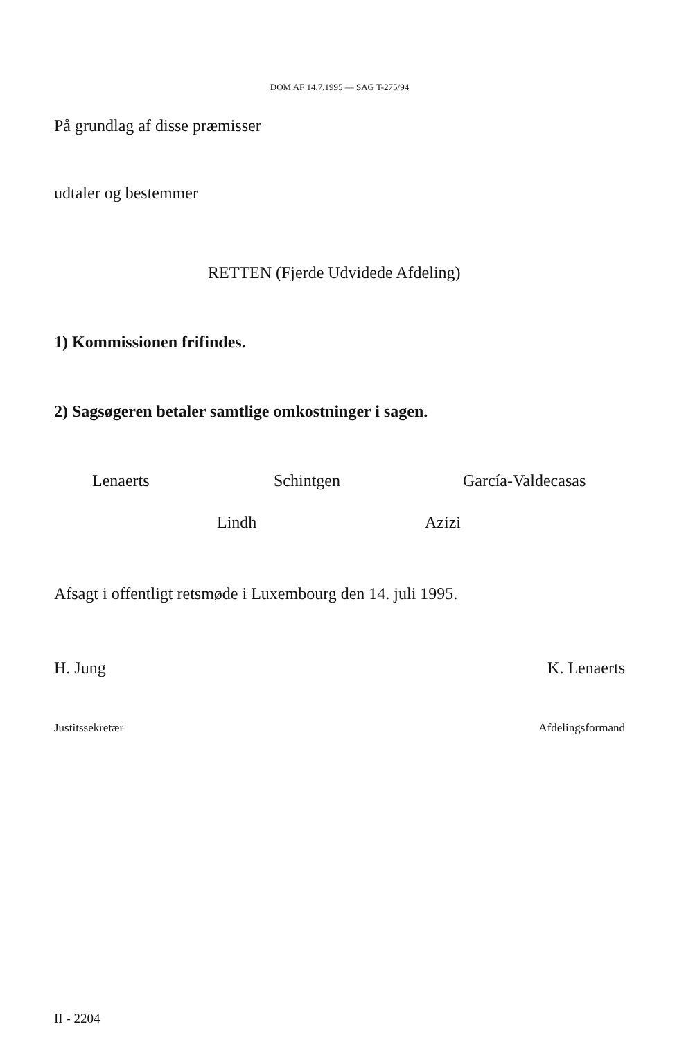DOM AF 14.7.1995 — SAG T-275/94
På grundlag af disse præmisser
udtaler og bestemmer
RETTEN (Fjerde Udvidede Afdeling)
1) Kommissionen frifindes.
2) Sagsøgeren betaler samtlige omkostninger i sagen.
Lenaerts Schintgen García-Valdecasas
Lindh Azizi
Afsagt i offentligt retsmøde i Luxembourg den 14. juli 1995.
H. Jung K. Lenaerts
Justitssekretær Afdelingsformand
II - 2204